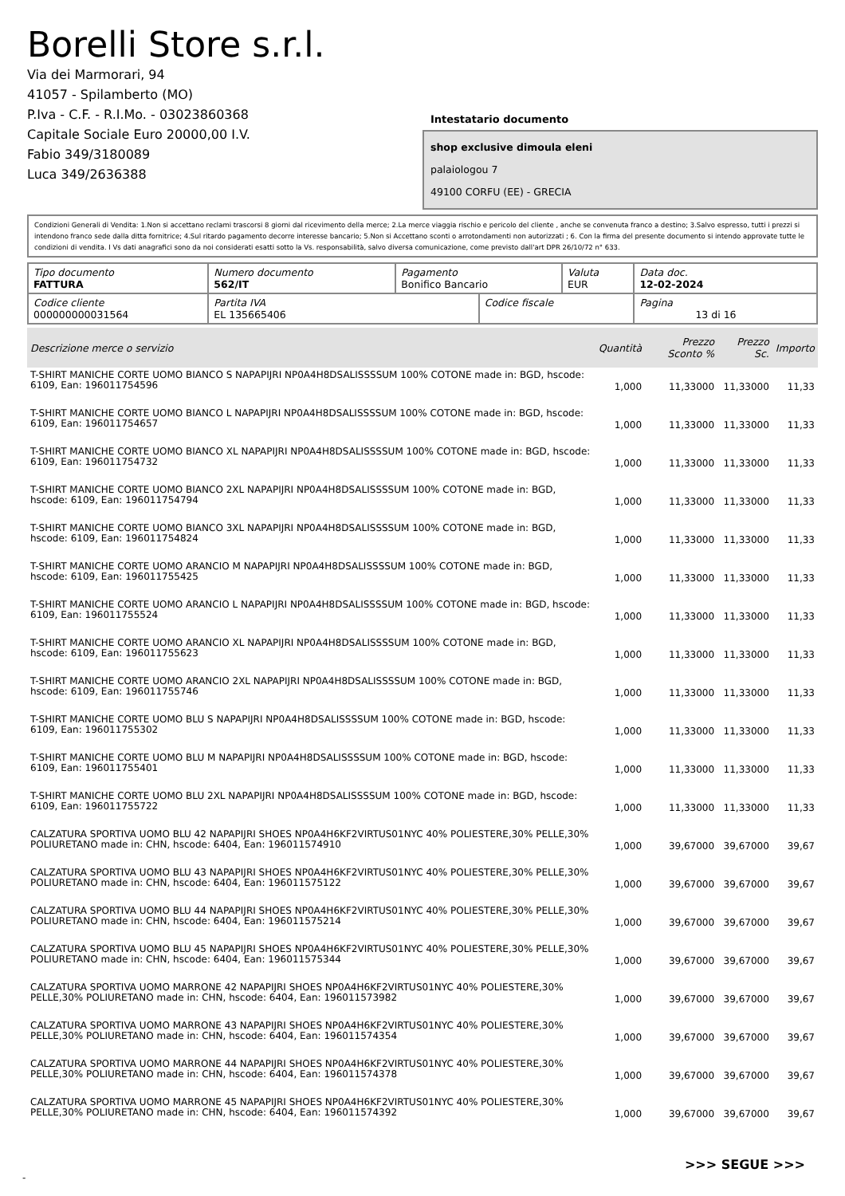Borelli Store s.r.l.
Via dei Marmorari, 94
41057 - Spilamberto (MO)
P.Iva - C.F. - R.I.Mo. - 03023860368
Capitale Sociale Euro 20000,00 I.V.
Fabio 349/3180089
Luca 349/2636388
Intestatario documento
shop exclusive dimoula eleni
palaiologou 7
49100 CORFU (EE) - GRECIA
Condizioni Generali di Vendita: 1.Non si accettano reclami trascorsi 8 giorni dal ricevimento della merce; 2.La merce viaggia rischio e pericolo del cliente , anche se convenuta franco a destino; 3.Salvo espresso, tutti i prezzi si intendono franco sede dalla ditta fornitrice; 4.Sul ritardo pagamento decorre interesse bancario; 5.Non si Accettano sconti o arrotondamenti non autorizzati ; 6. Con la firma del presente documento si intendo approvate tutte le condizioni di vendita. I Vs dati anagrafici sono da noi considerati esatti sotto la Vs. responsabilità, salvo diversa comunicazione, come previsto dall'art DPR 26/10/72 n° 633.
| Tipo documento FATTURA | Numero documento 562/IT | Pagamento Bonifico Bancario | | Valuta EUR | Data doc. 12-02-2024 |
| Codice cliente 000000000031564 | Partita IVA EL 135665406 | | Codice fiscale | | Pagina 13 di 16 |
| Descrizione merce o servizio | Quantità | Prezzo Sconto % | Prezzo Sc. | Importo |
| --- | --- | --- | --- | --- |
| T-SHIRT MANICHE CORTE UOMO BIANCO S NAPAPIJRI NP0A4H8DSALISSSSUM 100% COTONE made in: BGD, hscode: 6109, Ean: 196011754596 | 1,000 | 11,33000 | 11,33000 | 11,33 |
| T-SHIRT MANICHE CORTE UOMO BIANCO L NAPAPIJRI NP0A4H8DSALISSSSUM 100% COTONE made in: BGD, hscode: 6109, Ean: 196011754657 | 1,000 | 11,33000 | 11,33000 | 11,33 |
| T-SHIRT MANICHE CORTE UOMO BIANCO XL NAPAPIJRI NP0A4H8DSALISSSSUM 100% COTONE made in: BGD, hscode: 6109, Ean: 196011754732 | 1,000 | 11,33000 | 11,33000 | 11,33 |
| T-SHIRT MANICHE CORTE UOMO BIANCO 2XL NAPAPIJRI NP0A4H8DSALISSSSUM 100% COTONE made in: BGD, hscode: 6109, Ean: 196011754794 | 1,000 | 11,33000 | 11,33000 | 11,33 |
| T-SHIRT MANICHE CORTE UOMO BIANCO 3XL NAPAPIJRI NP0A4H8DSALISSSSUM 100% COTONE made in: BGD, hscode: 6109, Ean: 196011754824 | 1,000 | 11,33000 | 11,33000 | 11,33 |
| T-SHIRT MANICHE CORTE UOMO ARANCIO M NAPAPIJRI NP0A4H8DSALISSSSUM 100% COTONE made in: BGD, hscode: 6109, Ean: 196011755425 | 1,000 | 11,33000 | 11,33000 | 11,33 |
| T-SHIRT MANICHE CORTE UOMO ARANCIO L NAPAPIJRI NP0A4H8DSALISSSSUM 100% COTONE made in: BGD, hscode: 6109, Ean: 196011755524 | 1,000 | 11,33000 | 11,33000 | 11,33 |
| T-SHIRT MANICHE CORTE UOMO ARANCIO XL NAPAPIJRI NP0A4H8DSALISSSSUM 100% COTONE made in: BGD, hscode: 6109, Ean: 196011755623 | 1,000 | 11,33000 | 11,33000 | 11,33 |
| T-SHIRT MANICHE CORTE UOMO ARANCIO 2XL NAPAPIJRI NP0A4H8DSALISSSSUM 100% COTONE made in: BGD, hscode: 6109, Ean: 196011755746 | 1,000 | 11,33000 | 11,33000 | 11,33 |
| T-SHIRT MANICHE CORTE UOMO BLU S NAPAPIJRI NP0A4H8DSALISSSSUM 100% COTONE made in: BGD, hscode: 6109, Ean: 196011755302 | 1,000 | 11,33000 | 11,33000 | 11,33 |
| T-SHIRT MANICHE CORTE UOMO BLU M NAPAPIJRI NP0A4H8DSALISSSSUM 100% COTONE made in: BGD, hscode: 6109, Ean: 196011755401 | 1,000 | 11,33000 | 11,33000 | 11,33 |
| T-SHIRT MANICHE CORTE UOMO BLU 2XL NAPAPIJRI NP0A4H8DSALISSSSUM 100% COTONE made in: BGD, hscode: 6109, Ean: 196011755722 | 1,000 | 11,33000 | 11,33000 | 11,33 |
| CALZATURA SPORTIVA UOMO BLU 42 NAPAPIJRI SHOES NP0A4H6KF2VIRTUS01NYC 40% POLIESTERE,30% PELLE,30% POLIURETANO made in: CHN, hscode: 6404, Ean: 196011574910 | 1,000 | 39,67000 | 39,67000 | 39,67 |
| CALZATURA SPORTIVA UOMO BLU 43 NAPAPIJRI SHOES NP0A4H6KF2VIRTUS01NYC 40% POLIESTERE,30% PELLE,30% POLIURETANO made in: CHN, hscode: 6404, Ean: 196011575122 | 1,000 | 39,67000 | 39,67000 | 39,67 |
| CALZATURA SPORTIVA UOMO BLU 44 NAPAPIJRI SHOES NP0A4H6KF2VIRTUS01NYC 40% POLIESTERE,30% PELLE,30% POLIURETANO made in: CHN, hscode: 6404, Ean: 196011575214 | 1,000 | 39,67000 | 39,67000 | 39,67 |
| CALZATURA SPORTIVA UOMO BLU 45 NAPAPIJRI SHOES NP0A4H6KF2VIRTUS01NYC 40% POLIESTERE,30% PELLE,30% POLIURETANO made in: CHN, hscode: 6404, Ean: 196011575344 | 1,000 | 39,67000 | 39,67000 | 39,67 |
| CALZATURA SPORTIVA UOMO MARRONE 42 NAPAPIJRI SHOES NP0A4H6KF2VIRTUS01NYC 40% POLIESTERE,30% PELLE,30% POLIURETANO made in: CHN, hscode: 6404, Ean: 196011573982 | 1,000 | 39,67000 | 39,67000 | 39,67 |
| CALZATURA SPORTIVA UOMO MARRONE 43 NAPAPIJRI SHOES NP0A4H6KF2VIRTUS01NYC 40% POLIESTERE,30% PELLE,30% POLIURETANO made in: CHN, hscode: 6404, Ean: 196011574354 | 1,000 | 39,67000 | 39,67000 | 39,67 |
| CALZATURA SPORTIVA UOMO MARRONE 44 NAPAPIJRI SHOES NP0A4H6KF2VIRTUS01NYC 40% POLIESTERE,30% PELLE,30% POLIURETANO made in: CHN, hscode: 6404, Ean: 196011574378 | 1,000 | 39,67000 | 39,67000 | 39,67 |
| CALZATURA SPORTIVA UOMO MARRONE 45 NAPAPIJRI SHOES NP0A4H6KF2VIRTUS01NYC 40% POLIESTERE,30% PELLE,30% POLIURETANO made in: CHN, hscode: 6404, Ean: 196011574392 | 1,000 | 39,67000 | 39,67000 | 39,67 |
>>> SEGUE >>>
-